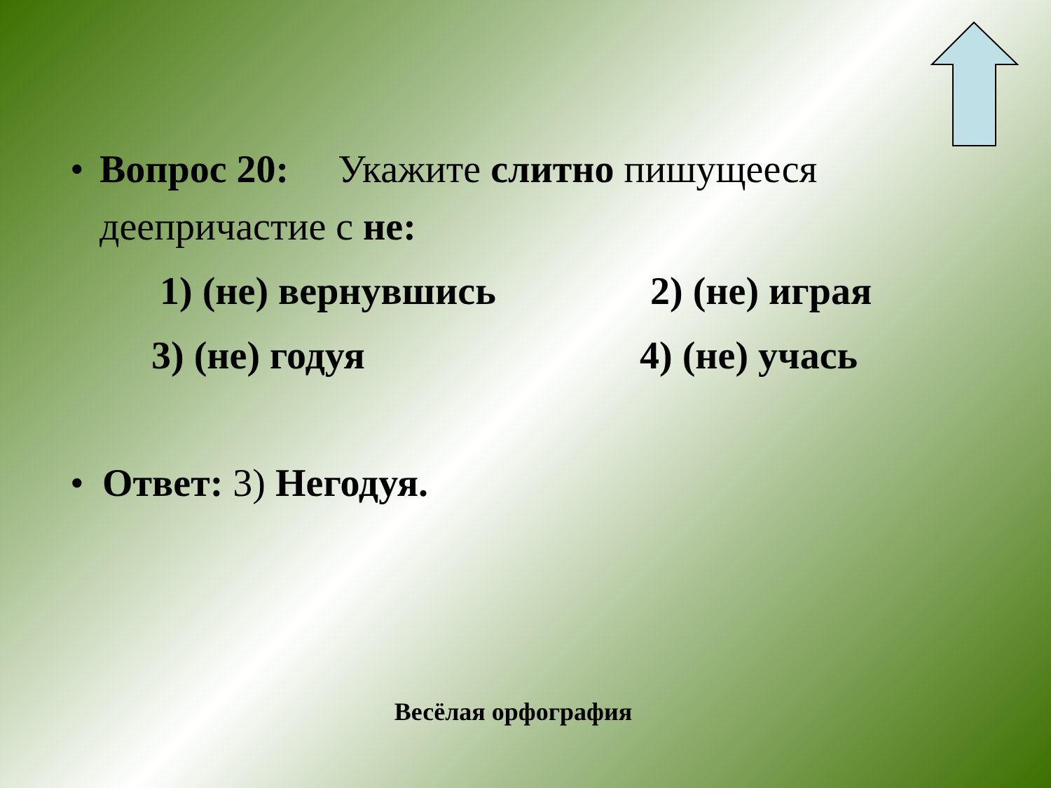• Вопрос 20: Укажите слитно пишущееся деепричастие с не:
1) (не) вернувшись 2) (не) играя
3) (не) годуя 4) (не) учась
• Ответ: 3) Негодуя.
Весёлая орфография